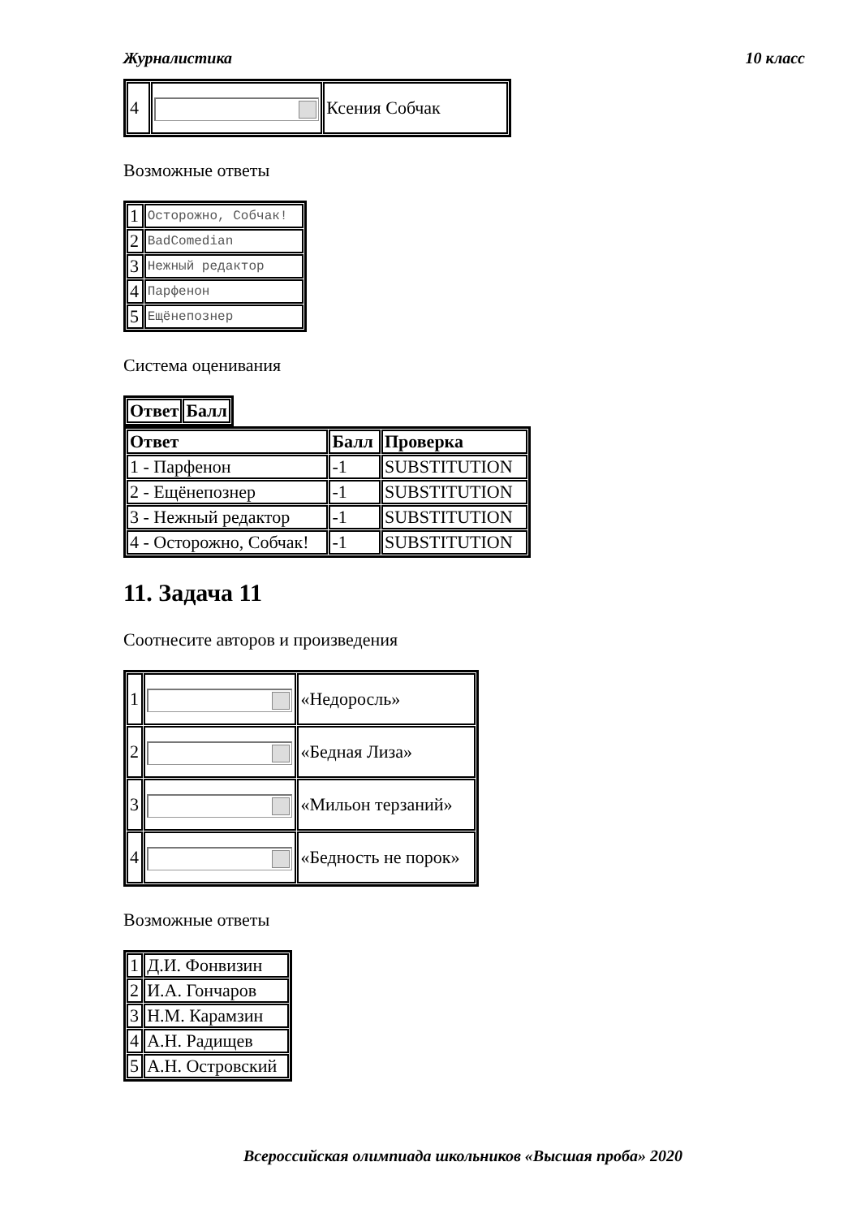Журналистика 10 класс
| 4 | | Ксения Собчак |
Возможные ответы
| 1 | Осторожно, Собчак! |
| 2 | BadComedian |
| 3 | Нежный редактор |
| 4 | Парфенон |
| 5 | Ещёнепознер |
Система оценивания
| Ответ | Балл |
| --- | --- |
| Ответ | Балл | Проверка |
| --- | --- | --- |
| 1 - Парфенон | -1 | SUBSTITUTION |
| 2 - Ещёнепознер | -1 | SUBSTITUTION |
| 3 - Нежный редактор | -1 | SUBSTITUTION |
| 4 - Осторожно, Собчак! | -1 | SUBSTITUTION |
11. Задача 11
Соотнесите авторов и произведения
| 1 | | «Недоросль» |
| 2 | | «Бедная Лиза» |
| 3 | | «Мильон терзаний» |
| 4 | | «Бедность не порок» |
Возможные ответы
| 1 | Д.И. Фонвизин |
| 2 | И.А. Гончаров |
| 3 | Н.М. Карамзин |
| 4 | А.Н. Радищев |
| 5 | А.Н. Островский |
Всероссийская олимпиада школьников «Высшая проба» 2020